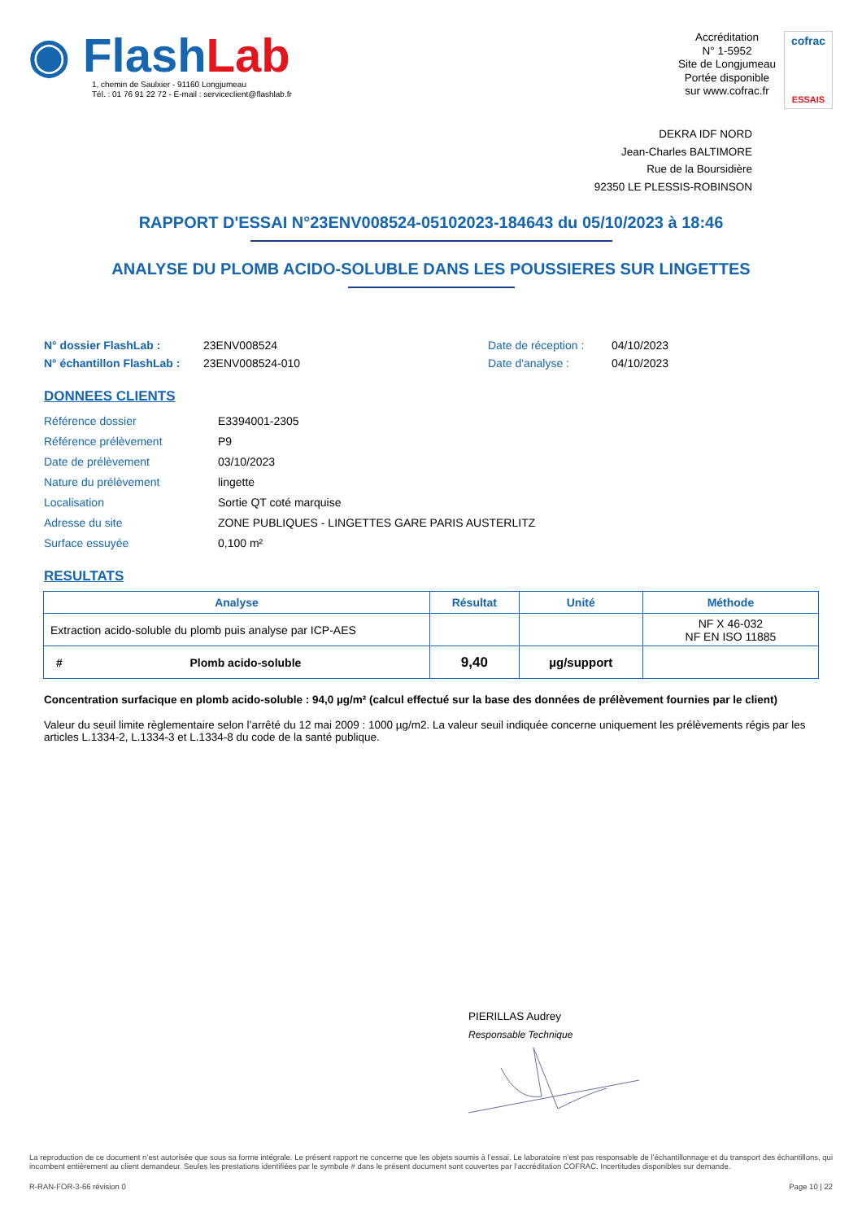◉ Flash Lab
1, chemin de Saulxier - 91160 Longjumeau
Tél. : 01 76 91 22 72 - E-mail : serviceclient@flashlab.fr
Accréditation
N° 1-5952
Site de Longjumeau
Portée disponible
sur www.cofrac.fr
cofrac
ESSAIS
DEKRA IDF NORD
Jean-Charles BALTIMORE
Rue de la Boursidière
92350 LE PLESSIS-ROBINSON
RAPPORT D'ESSAI N°23ENV008524-05102023-184643 du 05/10/2023 à 18:46
ANALYSE DU PLOMB ACIDO-SOLUBLE DANS LES POUSSIERES SUR LINGETTES
N° dossier FlashLab : 23ENV008524 Date de réception : 04/10/2023 N° échantillon FlashLab : 23ENV008524-010 Date d'analyse : 04/10/2023
DONNEES CLIENTS
Référence dossier E3394001-2305 Référence prélèvement P9 Date de prélèvement 03/10/2023 Nature du prélèvement lingette Localisation Sortie QT coté marquise Adresse du site ZONE PUBLIQUES - LINGETTES GARE PARIS AUSTERLITZ Surface essuyée 0,100 m²
RESULTATS
| Analyse | Résultat | Unité | Méthode |
| --- | --- | --- | --- |
| Extraction acido-soluble du plomb puis analyse par ICP-AES | | | NF X 46-032 NF EN ISO 11885 |
| # Plomb acido-soluble | 9,40 | µg/support | |
Concentration surfacique en plomb acido-soluble : 94,0 µg/m² (calcul effectué sur la base des données de prélèvement fournies par le client)
Valeur du seuil limite règlementaire selon l’arrêté du 12 mai 2009 : 1000 µg/m2. La valeur seuil indiquée concerne uniquement les prélèvements régis par les articles L.1334-2, L.1334-3 et L.1334-8 du code de la santé publique.
PIERILLAS Audrey
Responsable Technique
La reproduction de ce document n’est autorisée que sous sa forme intégrale. Le présent rapport ne concerne que les objets soumis à l’essai. Le laboratoire n’est pas responsable de l’échantillonnage et du transport des échantillons, qui incombent entièrement au client demandeur. Seules les prestations identifiées par le symbole # dans le présent document sont couvertes par l’accréditation COFRAC. Incertitudes disponibles sur demande.
R-RAN-FOR-3-66 révision 0 Page 10 | 22